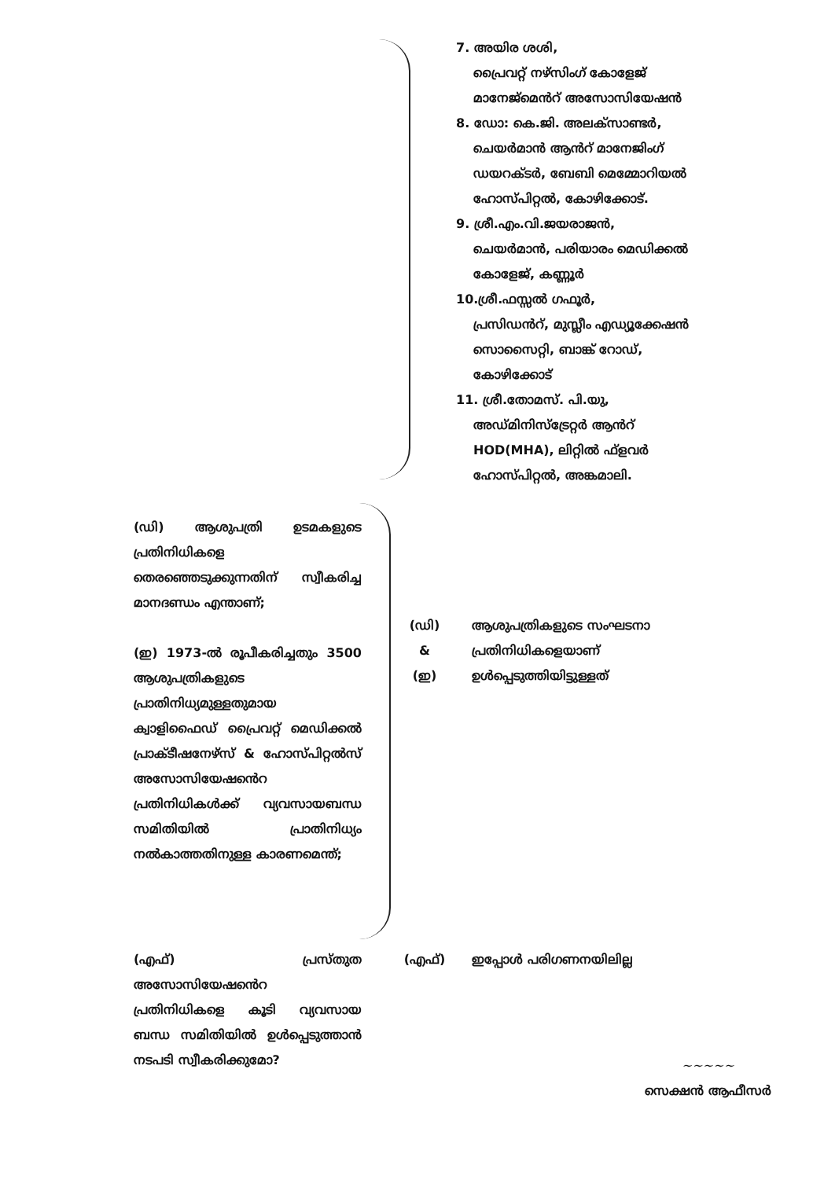7. അയിര ശശി,
പ്രൈവറ്റ് നഴ്സിംഗ് കോളേജ്
മാനേജ്മെൻറ് അസോസിയേഷൻ
8. ഡോ: കെ.ജി. അലക്സാണ്ടർ,
ചെയർമാൻ ആൻറ് മാനേജിംഗ്
ഡയറക്ടർ, ബേബി മെമ്മോറിയൽ
ഹോസ്പിറ്റൽ, കോഴിക്കോട്.
9. ശ്രീ.എം.വി.ജയരാജൻ,
ചെയർമാൻ, പരിയാരം മെഡിക്കൽ
കോളേജ്, കണ്ണൂർ
10.ശ്രീ.ഫസ്സൽ ഗഫൂർ,
പ്രസിഡൻറ്, മുസ്ലീം എഡ്യൂക്കേഷൻ
സൊസൈറ്റി, ബാങ്ക് റോഡ്,
കോഴിക്കോട്
11. ശ്രീ.തോമസ്. പി.യു,
അഡ്മിനിസ്ട്രേറ്റർ ആൻറ്
HOD(MHA), ലിറ്റിൽ ഫ്ളവർ
ഹോസ്പിറ്റൽ, അങ്കമാലി.
(ഡി) ആശുപത്രി ഉടമകളുടെ പ്രതിനിധികളെ തെരഞ്ഞെടുക്കുന്നതിന് സ്വീകരിച്ച മാനദണ്ഡം എന്താണ്;
(ഡി)
&
(ഇ)
ആശുപത്രികളുടെ സംഘടനാ പ്രതിനിധികളെയാണ് ഉൾപ്പെടുത്തിയിട്ടുള്ളത്
(ഇ) 1973-ൽ രൂപീകരിച്ചതും 3500 ആശുപത്രികളുടെ പ്രാതിനിധ്യമുള്ളതുമായ ക്വാളിഫൈഡ് പ്രൈവറ്റ് മെഡിക്കൽ പ്രാക്ടീഷനേഴ്സ് & ഹോസ്പിറ്റൽസ് അസോസിയേഷൻെറ പ്രതിനിധികൾക്ക് വ്യവസായബന്ധ സമിതിയിൽ പ്രാതിനിധ്യം നൽകാത്തതിനുള്ള കാരണമെന്ത്;
(എഫ്) പ്രസ്തുത അസോസിയേഷൻെറ പ്രതിനിധികളെ കൂടി വ്യവസായ ബന്ധ സമിതിയിൽ ഉൾപ്പെടുത്താൻ നടപടി സ്വീകരിക്കുമോ?
(എഫ്) ഇപ്പോൾ പരിഗണനയിലില്ല
~~~~~
സെക്ഷൻ ആഫീസർ